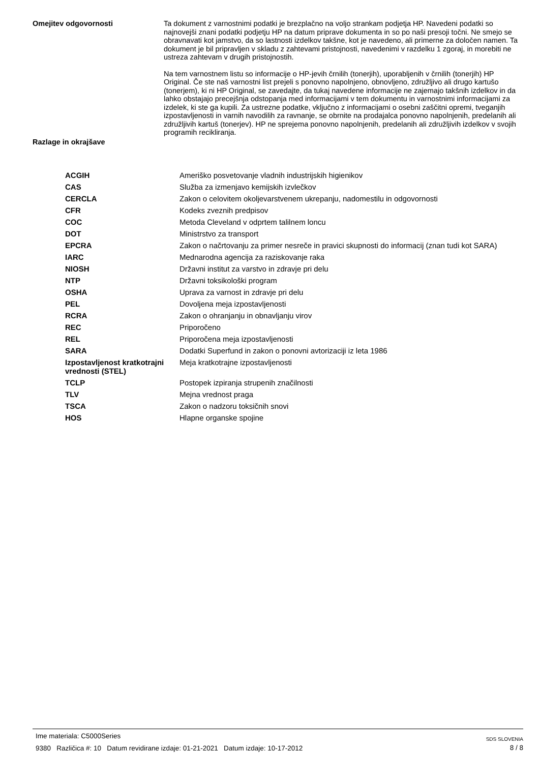Omejitev odgovornosti
Ta dokument z varnostnimi podatki je brezplačno na voljo strankam podjetja HP. Navedeni podatki so najnovejši znani podatki podjetju HP na datum priprave dokumenta in so po naši presoji točni. Ne smejo se obravnavati kot jamstvo, da so lastnosti izdelkov takšne, kot je navedeno, ali primerne za določen namen. Ta dokument je bil pripravljen v skladu z zahtevami pristojnosti, navedenimi v razdelku 1 zgoraj, in morebiti ne ustreza zahtevam v drugih pristojnostih.
Na tem varnostnem listu so informacije o HP-jevih črnilih (tonerjih), uporabljenih v črnilih (tonerjih) HP Original. Če ste naš varnostni list prejeli s ponovno napolnjeno, obnovljeno, združljivo ali drugo kartušo (tonerjem), ki ni HP Original, se zavedajte, da tukaj navedene informacije ne zajemajo takšnih izdelkov in da lahko obstajajo precejšnja odstopanja med informacijami v tem dokumentu in varnostnimi informacijami za izdelek, ki ste ga kupili. Za ustrezne podatke, vključno z informacijami o osebni zaščitni opremi, tveganjih izpostavljenosti in varnih navodilih za ravnanje, se obrnite na prodajalca ponovno napolnjenih, predelanih ali združljivih kartuš (tonerjev). HP ne sprejema ponovno napolnjenih, predelanih ali združljivih izdelkov v svojih programih recikliranja.
Razlage in okrajšave
| ACGIH | Ameriško posvetovanje vladnih industrijskih higienikov |
| CAS | Služba za izmenjavo kemijskih izvlečkov |
| CERCLA | Zakon o celovitem okoljevarstvenem ukrepanju, nadomestilu in odgovornosti |
| CFR | Kodeks zveznih predpisov |
| COC | Metoda Cleveland v odprtem talilnem loncu |
| DOT | Ministrstvo za transport |
| EPCRA | Zakon o načrtovanju za primer nesreče in pravici skupnosti do informacij (znan tudi kot SARA) |
| IARC | Mednarodna agencija za raziskovanje raka |
| NIOSH | Državni institut za varstvo in zdravje pri delu |
| NTP | Državni toksikološki program |
| OSHA | Uprava za varnost in zdravje pri delu |
| PEL | Dovoljena meja izpostavljenosti |
| RCRA | Zakon o ohranjanju in obnavljanju virov |
| REC | Priporočeno |
| REL | Priporočena meja izpostavljenosti |
| SARA | Dodatki Superfund in zakon o ponovni avtorizaciji iz leta 1986 |
| Izpostavljenost kratkotrajni vrednosti (STEL) | Meja kratkotrajne izpostavljenosti |
| TCLP | Postopek izpiranja strupenih značilnosti |
| TLV | Mejna vrednost praga |
| TSCA | Zakon o nadzoru toksičnih snovi |
| HOS | Hlapne organske spojine |
Ime materiala: C5000Series
9380 Različica #: 10 Datum revidirane izdaje: 01-21-2021 Datum izdaje: 10-17-2012
SDS SLOVENIA
8 / 8